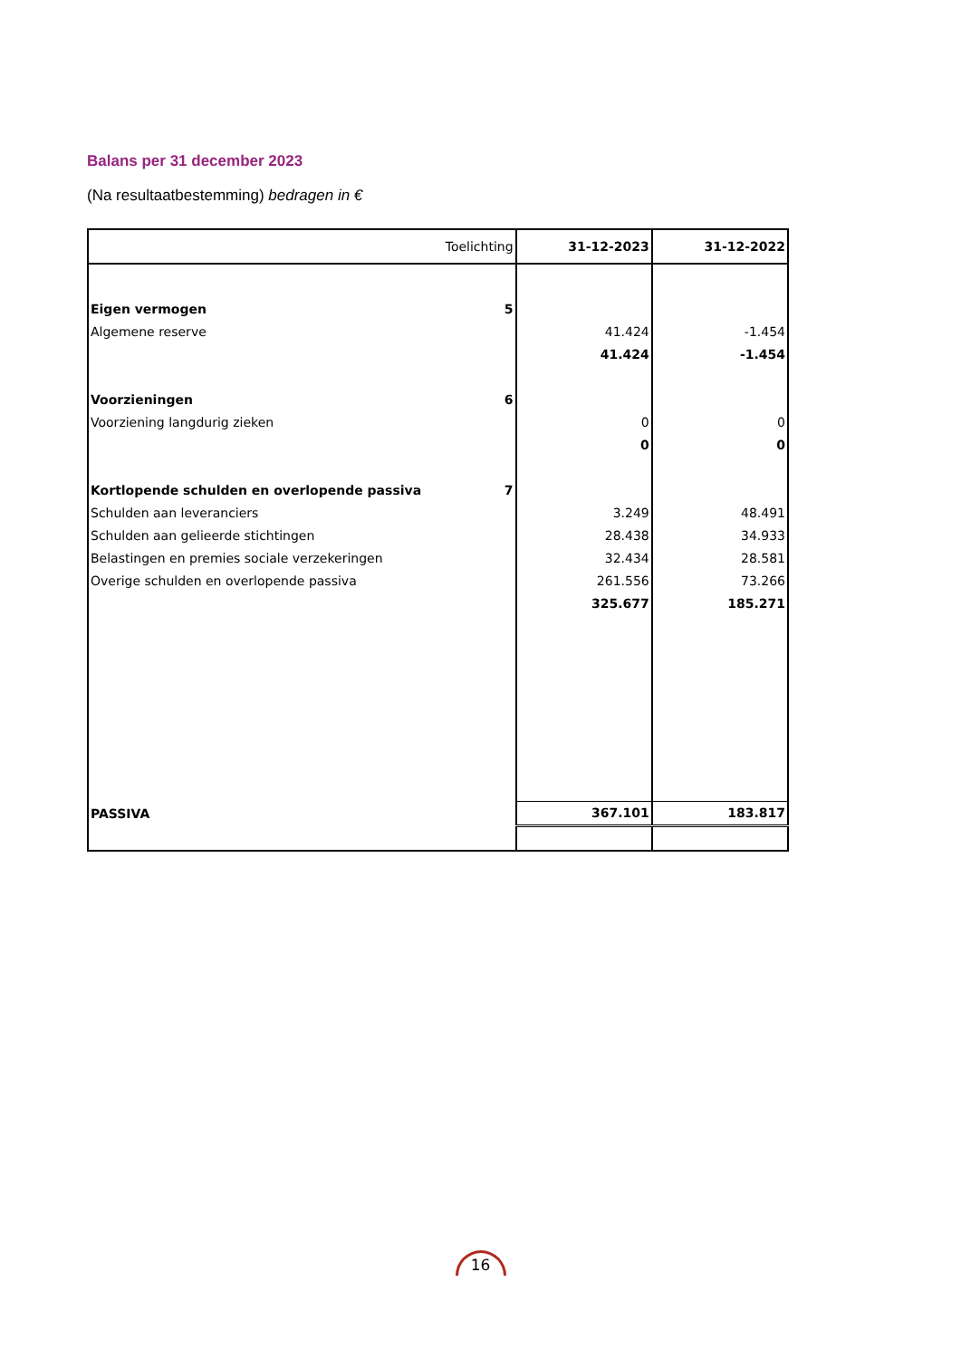Balans per 31 december 2023
(Na resultaatbestemming) bedragen in €
| Toelichting | 31-12-2023 | 31-12-2022 |
| --- | --- | --- |
| Eigen vermogen 5 | | |
| Algemene reserve | 41.424 | -1.454 |
| | 41.424 | -1.454 |
| Voorzieningen 6 | | |
| Voorziening langdurig zieken | 0 | 0 |
| | 0 | 0 |
| Kortlopende schulden en overlopende passiva 7 | | |
| Schulden aan leveranciers | 3.249 | 48.491 |
| Schulden aan gelieerde stichtingen | 28.438 | 34.933 |
| Belastingen en premies sociale verzekeringen | 32.434 | 28.581 |
| Overige schulden en overlopende passiva | 261.556 | 73.266 |
| | 325.677 | 185.271 |
| PASSIVA | 367.101 | 183.817 |
16